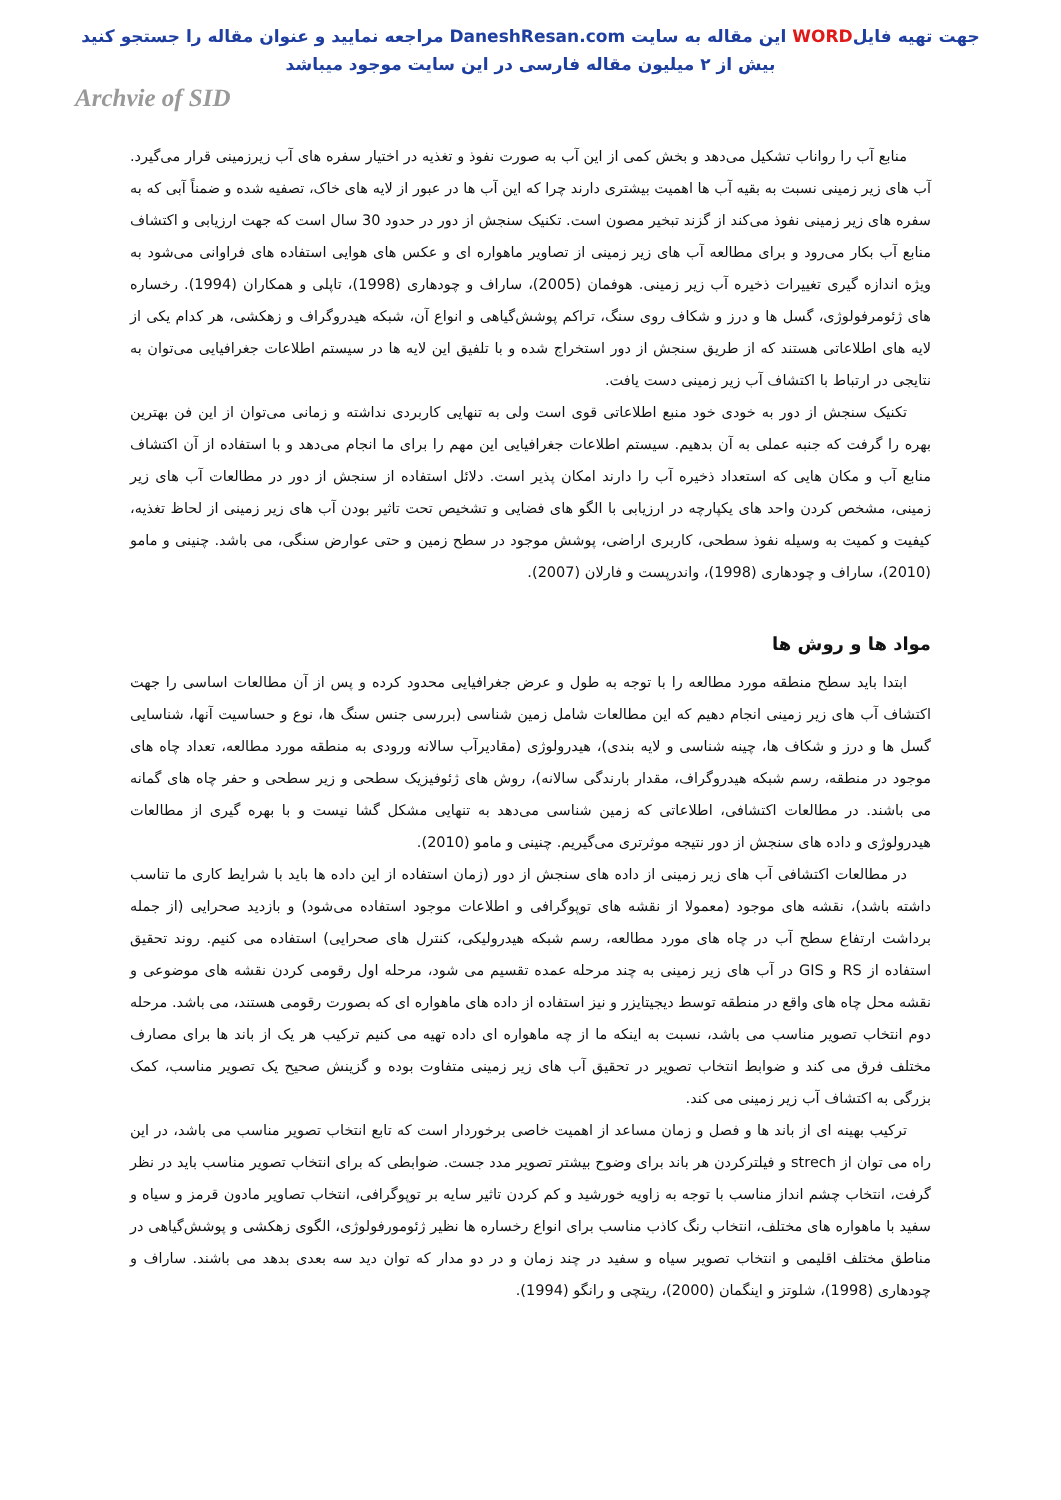جهت تهیه فایلWORD این مقاله به سایت DaneshResan.com مراجعه نمایید و عنوان مقاله را جستجو کنید
بیش از ۲ میلیون مقاله فارسی در این سایت موجود میباشد
Archvie of SID
منابع آب را رواناب تشکیل می‌دهد و بخش کمی از این آب به صورت نفوذ و تغذیه در اختیار سفره های آب زیرزمینی قرار می‌گیرد. آب های زیر زمینی نسبت به بقیه آب ها اهمیت بیشتری دارند چرا که این آب ها در عبور از لایه های خاک، تصفیه شده و ضمناً آبی که به سفره های زیر زمینی نفوذ می‌کند از گزند تبخیر مصون است. تکنیک سنجش از دور در حدود 30 سال است که جهت ارزیابی و اکتشاف منابع آب بکار می‌رود و برای مطالعه آب های زیر زمینی از تصاویر ماهواره ای و عکس های هوایی استفاده های فراوانی می‌شود به ویژه اندازه گیری تغییرات ذخیره آب زیر زمینی. هوفمان (2005)، ساراف و چودهاری (1998)، تاپلی و همکاران (1994). رخساره های ژئومرفولوژی، گسل ها و درز و شکاف روی سنگ، تراکم پوشش‌گیاهی و انواع آن، شبکه هیدروگراف و زهکشی، هر کدام یکی از لایه های اطلاعاتی هستند که از طریق سنجش از دور استخراج شده و با تلفیق این لایه ها در سیستم اطلاعات جغرافیایی می‌توان به نتایجی در ارتباط با اکتشاف آب زیر زمینی دست یافت.
تکنیک سنجش از دور به خودی خود منبع اطلاعاتی قوی است ولی به تنهایی کاربردی نداشته و زمانی می‌توان از این فن بهترین بهره را گرفت که جنبه عملی به آن بدهیم. سیستم اطلاعات جغرافیایی این مهم را برای ما انجام می‌دهد و با استفاده از آن اکتشاف منابع آب و مکان هایی که استعداد ذخیره آب را دارند امکان پذیر است. دلائل استفاده از سنجش از دور در مطالعات آب های زیر زمینی، مشخص کردن واحد های یکپارچه در ارزیابی با الگو های فضایی و تشخیص تحت تاثیر بودن آب های زیر زمینی از لحاظ تغذیه، کیفیت و کمیت به وسیله نفوذ سطحی، کاربری اراضی، پوشش موجود در سطح زمین و حتی عوارض سنگی، می باشد. چنینی و مامو (2010)، ساراف و چودهاری (1998)، واندرپست و فارلان (2007).
مواد ها و روش ها
ابتدا باید سطح منطقه مورد مطالعه را با توجه به طول و عرض جغرافیایی محدود کرده و پس از آن مطالعات اساسی را جهت اکتشاف آب های زیر زمینی انجام دهیم که این مطالعات شامل زمین شناسی (بررسی جنس سنگ ها، نوع و حساسیت آنها، شناسایی گسل ها و درز و شکاف ها، چینه شناسی و لایه بندی)، هیدرولوژی (مقادیرآب سالانه ورودی به منطقه مورد مطالعه، تعداد چاه های موجود در منطقه، رسم شبکه هیدروگراف، مقدار بارندگی سالانه)، روش های ژئوفیزیک سطحی و زیر سطحی و حفر چاه های گمانه می باشند. در مطالعات اکتشافی، اطلاعاتی که زمین شناسی می‌دهد به تنهایی مشکل گشا نیست و با بهره گیری از مطالعات هیدرولوژی و داده های سنجش از دور نتیجه موثرتری می‌گیریم. چنینی و مامو (2010).
در مطالعات اکتشافی آب های زیر زمینی از داده های سنجش از دور (زمان استفاده از این داده ها باید با شرایط کاری ما تناسب داشته باشد)، نقشه های موجود (معمولا از نقشه های توپوگرافی و اطلاعات موجود استفاده می‌شود) و بازدید صحرایی (از جمله برداشت ارتفاع سطح آب در چاه های مورد مطالعه، رسم شبکه هیدرولیکی، کنترل های صحرایی) استفاده می کنیم. روند تحقیق استفاده از RS و GIS در آب های زیر زمینی به چند مرحله عمده تقسیم می شود، مرحله اول رقومی کردن نقشه های موضوعی و نقشه محل چاه های واقع در منطقه توسط دیجیتایزر و نیز استفاده از داده های ماهواره ای که بصورت رقومی هستند، می باشد. مرحله دوم انتخاب تصویر مناسب می باشد، نسبت به اینکه ما از چه ماهواره ای داده تهیه می کنیم ترکیب هر یک از باند ها برای مصارف مختلف فرق می کند و ضوابط انتخاب تصویر در تحقیق آب های زیر زمینی متفاوت بوده و گزینش صحیح یک تصویر مناسب، کمک بزرگی به اکتشاف آب زیر زمینی می کند.
ترکیب بهینه ای از باند ها و فصل و زمان مساعد از اهمیت خاصی برخوردار است که تابع انتخاب تصویر مناسب می باشد، در این راه می توان از strech و فیلترکردن هر باند برای وضوح بیشتر تصویر مدد جست. ضوابطی که برای انتخاب تصویر مناسب باید در نظر گرفت، انتخاب چشم انداز مناسب با توجه به زاویه خورشید و کم کردن تاثیر سایه بر توپوگرافی، انتخاب تصاویر مادون قرمز و سیاه و سفید با ماهواره های مختلف، انتخاب رنگ کاذب مناسب برای انواع رخساره ها نظیر ژئومورفولوژی، الگوی زهکشی و پوشش‌گیاهی در مناطق مختلف اقلیمی و انتخاب تصویر سیاه و سفید در چند زمان و در دو مدار که توان دید سه بعدی بدهد می باشند. ساراف و چودهاری (1998)، شلوتز و اینگمان (2000)، ریتچی و رانگو (1994).